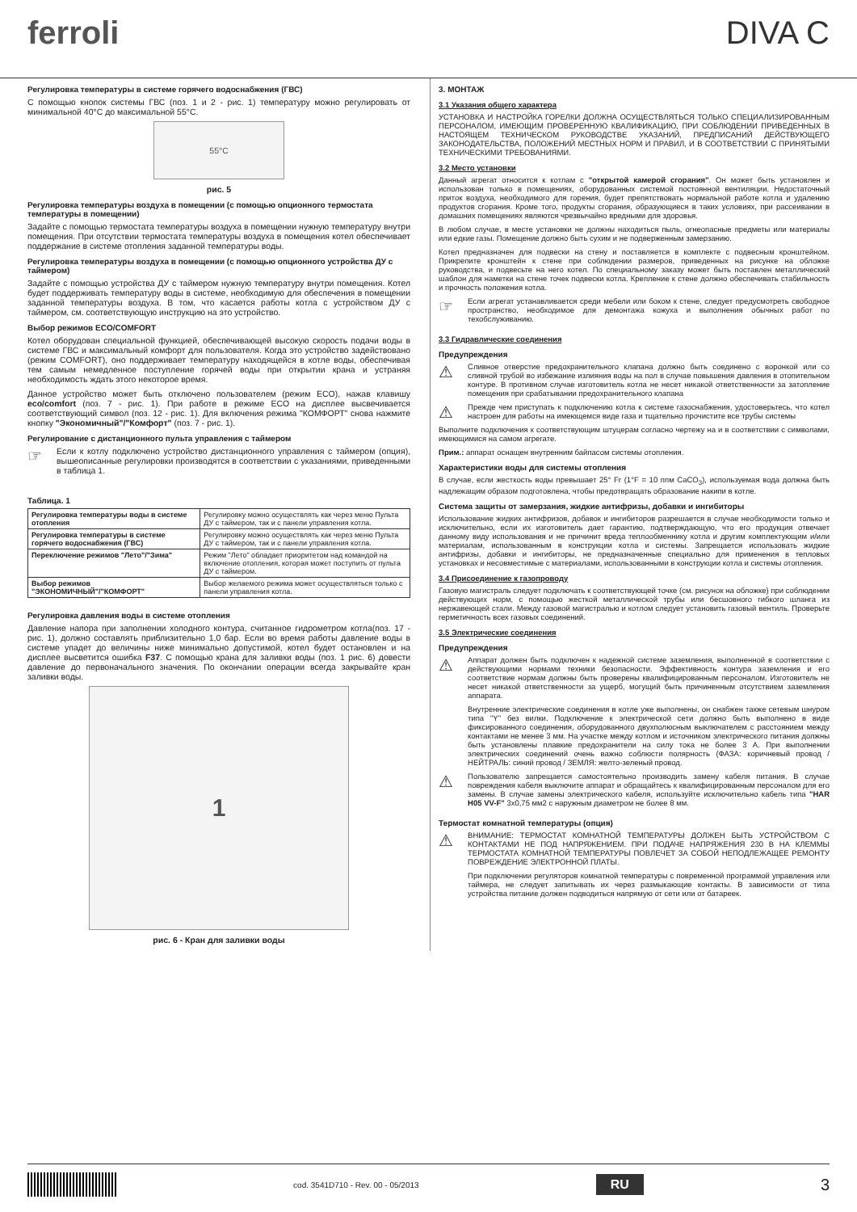ferroli DIVA C
Регулировка температуры в системе горячего водоснабжения (ГВС)
С помощью кнопок системы ГВС (поз. 1 и 2 - рис. 1) температуру можно регулировать от минимальной 40°С до максимальной 55°С.
55°C
рис. 5
Регулировка температуры воздуха в помещении (с помощью опционного термостата температуры в помещении)
Задайте с помощью термостата температуры воздуха в помещении нужную температуру внутри помещения. При отсутствии термостата температуры воздуха в помещения котел обеспечивает поддержание в системе отопления заданной температуры воды.
Регулировка температуры воздуха в помещении (с помощью опционного устройства ДУ с таймером)
Задайте с помощью устройства ДУ с таймером нужную температуру внутри помещения. Котел будет поддерживать температуру воды в системе, необходимую для обеспечения в помещении заданной температуры воздуха. В том, что касается работы котла с устройством ДУ с таймером, см. соответствующую инструкцию на это устройство.
Выбор режимов ECO/COMFORT
Котел оборудован специальной функцией, обеспечивающей высокую скорость подачи воды в системе ГВС и максимальный комфорт для пользователя. Когда это устройство задействовано (режим COMFORT), оно поддерживает температуру находящейся в котле воды, обеспечивая тем самым немедленное поступление горячей воды при открытии крана и устраняя необходимость ждать этого некоторое время.
Данное устройство может быть отключено пользователем (режим ECO), нажав клавишу eco/comfort (поз. 7 - рис. 1). При работе в режиме ECO на дисплее высвечивается соответствующий символ (поз. 12 - рис. 1). Для включения режима "КОМФОРТ" снова нажмите кнопку "Экономичный"/"Комфорт" (поз. 7 - рис. 1).
Регулирование с дистанционного пульта управления с таймером
☞
Если к котлу подключено устройство дистанционного управления с таймером (опция), вышеописанные регулировки производятся в соответствии с указаниями, приведенными в таблица 1.
Таблица. 1
| Регулировка температуры воды в системе отопления | Регулировку можно осуществлять как через меню Пульта ДУ с таймером, так и с панели управления котла. |
| Регулировка температуры в системе горячего водоснабжения (ГВС) | Регулировку можно осуществлять как через меню Пульта ДУ с таймером, так и с панели управления котла. |
| Переключение режимов "Лето"/"Зима" | Режим "Лето" обладает приоритетом над командой на включение отопления, которая может поступить от пульта ДУ с таймером. |
| Выбор режимов "ЭКОНОМИЧНЫЙ"/"КОМФОРТ" | Выбор желаемого режима может осуществляться только с панели управления котла. |
Регулировка давления воды в системе отопления
Давление напора при заполнении холодного контура, считанное гидрометром котла(поз. 17 - рис. 1), должно составлять приблизительно 1,0 бар. Если во время работы давление воды в системе упадет до величины ниже минимально допустимой, котел будет остановлен и на дисплее высветится ошибка F37. С помощью крана для заливки воды (поз. 1 рис. 6) довести давление до первоначального значения. По окончании операции всегда закрывайте кран заливки воды.
1
рис. 6 - Кран для заливки воды
3. МОНТАЖ
3.1 Указания общего характера
УСТАНОВКА И НАСТРОЙКА ГОРЕЛКИ ДОЛЖНА ОСУЩЕСТВЛЯТЬСЯ ТОЛЬКО СПЕЦИАЛИЗИРОВАННЫМ ПЕРСОНАЛОМ, ИМЕЮЩИМ ПРОВЕРЕННУЮ КВАЛИФИКАЦИЮ, ПРИ СОБЛЮДЕНИИ ПРИВЕДЕННЫХ В НАСТОЯЩЕМ ТЕХНИЧЕСКОМ РУКОВОДСТВЕ УКАЗАНИЙ, ПРЕДПИСАНИЙ ДЕЙСТВУЮЩЕГО ЗАКОНОДАТЕЛЬСТВА, ПОЛОЖЕНИЙ МЕСТНЫХ НОРМ И ПРАВИЛ, И В СООТВЕТСТВИИ С ПРИНЯТЫМИ ТЕХНИЧЕСКИМИ ТРЕБОВАНИЯМИ.
3.2 Место установки
Данный агрегат относится к котлам с "открытой камерой сгорания". Он может быть установлен и использован только в помещениях, оборудованных системой постоянной вентиляции. Недостаточный приток воздуха, необходимого для горения, будет препятствовать нормальной работе котла и удалению продуктов сгорания. Кроме того, продукты сгорания, образующиеся в таких условиях, при рассеивании в домашних помещениях являются чрезвычайно вредными для здоровья.
В любом случае, в месте установки не должны находиться пыль, огнеопасные предметы или материалы или едкие газы. Помещение должно быть сухим и не подверженным замерзанию.
Котел предназначен для подвески на стену и поставляется в комплекте с подвесным кронштейном. Прикрепите кронштейн к стене при соблюдении размеров, приведенных на рисунке на обложке руководства, и подвесьте на него котел. По специальному заказу может быть поставлен металлический шаблон для наметки на стене точек подвески котла. Крепление к стене должно обеспечивать стабильность и прочность положения котла.
☞
Если агрегат устанавливается среди мебели или боком к стене, следует предусмотреть свободное пространство, необходимое для демонтажа кожуха и выполнения обычных работ по техобслуживанию.
3.3 Гидравлические соединения
Предупреждения
⚠
Сливное отверстие предохранительного клапана должно быть соединено с воронкой или со сливной трубой во избежание излияния воды на пол в случае повышения давления в отопительном контуре. В противном случае изготовитель котла не несет никакой ответственности за затопление помещения при срабатывании предохранительного клапана
⚠
Прежде чем приступать к подключению котла к системе газоснабжения, удостоверьтесь, что котел настроен для работы на имеющемся виде газа и тщательно прочистите все трубы системы
Выполните подключения к соответствующим штуцерам согласно чертежу на и в соответствии с символами, имеющимися на самом агрегате.
Прим.: аппарат оснащен внутренним байпасом системы отопления.
Характеристики воды для системы отопления
В случае, если жесткость воды превышает 25° Fr (1°F = 10 ппм CaCO<sub>3</sub>), используемая вода должна быть надлежащим образом подготовлена, чтобы предотвращать образование накипи в котле.
Система защиты от замерзания, жидкие антифризы, добавки и ингибиторы
Использование жидких антифризов, добавок и ингибиторов разрешается в случае необходимости только и исключительно, если их изготовитель дает гарантию, подтверждающую, что его продукция отвечает данному виду использования и не причинит вреда теплообменнику котла и другим комплектующим и/или материалам, использованным в конструкции котла и системы. Запрещается использовать жидкие антифризы, добавки и ингибиторы, не предназначенные специально для применения в тепловых установках и несовместимые с материалами, использованными в конструкции котла и системы отопления.
3.4 Присоединение к газопроводу
Газовую магистраль следует подключать к соответствующей точке (см. рисунок на обложке) при соблюдении действующих норм, с помощью жесткой металлической трубы или бесшовного гибкого шланга из нержавеющей стали. Между газовой магистралью и котлом следует установить газовый вентиль. Проверьте герметичность всех газовых соединений.
3.5 Электрические соединения
Предупреждения
⚠
Аппарат должен быть подключен к надежной системе заземления, выполненной в соответствии с действующими нормами техники безопасности. Эффективность контура заземления и его соответствие нормам должны быть проверены квалифицированным персоналом. Изготовитель не несет никакой ответственности за ущерб, могущий быть причиненным отсутствием заземления аппарата.
Внутренние электрические соединения в котле уже выполнены, он снабжен также сетевым шнуром типа "Y" без вилки. Подключение к электрической сети должно быть выполнено в виде фиксированного соединения, оборудованного двухполюсным выключателем с расстоянием между контактами не менее 3 мм. На участке между котлом и источником электрического питания должны быть установлены плавкие предохранители на силу тока не более 3 А. При выполнении электрических соединений очень важно соблюсти полярность (ФАЗА: коричневый провод / НЕЙТРАЛЬ: синий провод / ЗЕМЛЯ: желто-зеленый провод.
⚠
Пользователю запрещается самостоятельно производить замену кабеля питания. В случае повреждения кабеля выключите аппарат и обращайтесь к квалифицированным персоналом для его замены. В случае замены электрического кабеля, используйте исключительно кабель типа "HAR H05 VV-F" 3x0,75 мм2 с наружным диаметром не более 8 мм.
Термостат комнатной температуры (опция)
⚠
ВНИМАНИЕ: ТЕРМОСТАТ КОМНАТНОЙ ТЕМПЕРАТУРЫ ДОЛЖЕН БЫТЬ УСТРОЙСТВОМ С КОНТАКТАМИ НЕ ПОД НАПРЯЖЕНИЕМ. ПРИ ПОДАЧЕ НАПРЯЖЕНИЯ 230 В НА КЛЕММЫ ТЕРМОСТАТА КОМНАТНОЙ ТЕМПЕРАТУРЫ ПОВЛЕЧЕТ ЗА СОБОЙ НЕПОДЛЕЖАЩЕЕ РЕМОНТУ ПОВРЕЖДЕНИЕ ЭЛЕКТРОННОЙ ПЛАТЫ.
При подключении регуляторов комнатной температуры с повременной программой управления или таймера, не следует запитывать их через размыкающие контакты. В зависимости от типа устройства питание должен подводиться напрямую от сети или от батареек.
cod. 3541D710 - Rev. 00 - 05/2013
RU
3